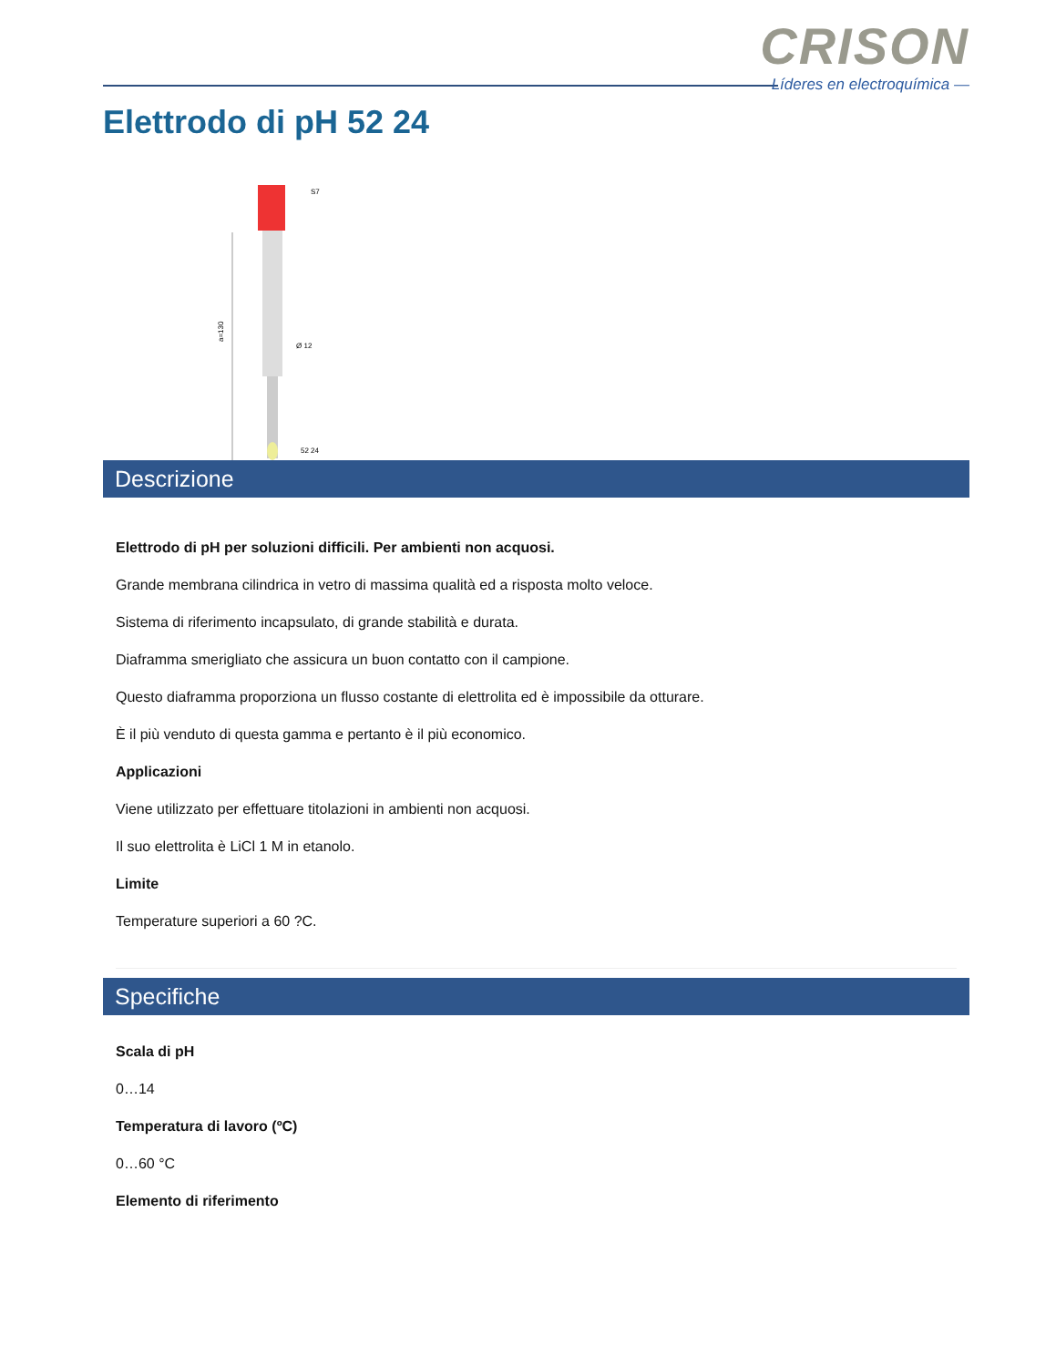CRISON
Líderes en electroquímica —
Elettrodo di pH 52 24
S7
a=130
Ø 12
52 24
Descrizione
Elettrodo di pH per soluzioni difficili. Per ambienti non acquosi.
Grande membrana cilindrica in vetro di massima qualità ed a risposta molto veloce.
Sistema di riferimento incapsulato, di grande stabilità e durata.
Diaframma smerigliato che assicura un buon contatto con il campione.
Questo diaframma proporziona un flusso costante di elettrolita ed è impossibile da otturare.
È il più venduto di questa gamma e pertanto è il più economico.
Applicazioni
Viene utilizzato per effettuare titolazioni in ambienti non acquosi.
Il suo elettrolita è LiCl 1 M in etanolo.
Limite
Temperature superiori a 60 ?C.
Specifiche
Scala di pH
0…14
Temperatura di lavoro (ºC)
0…60 °C
Elemento di riferimento